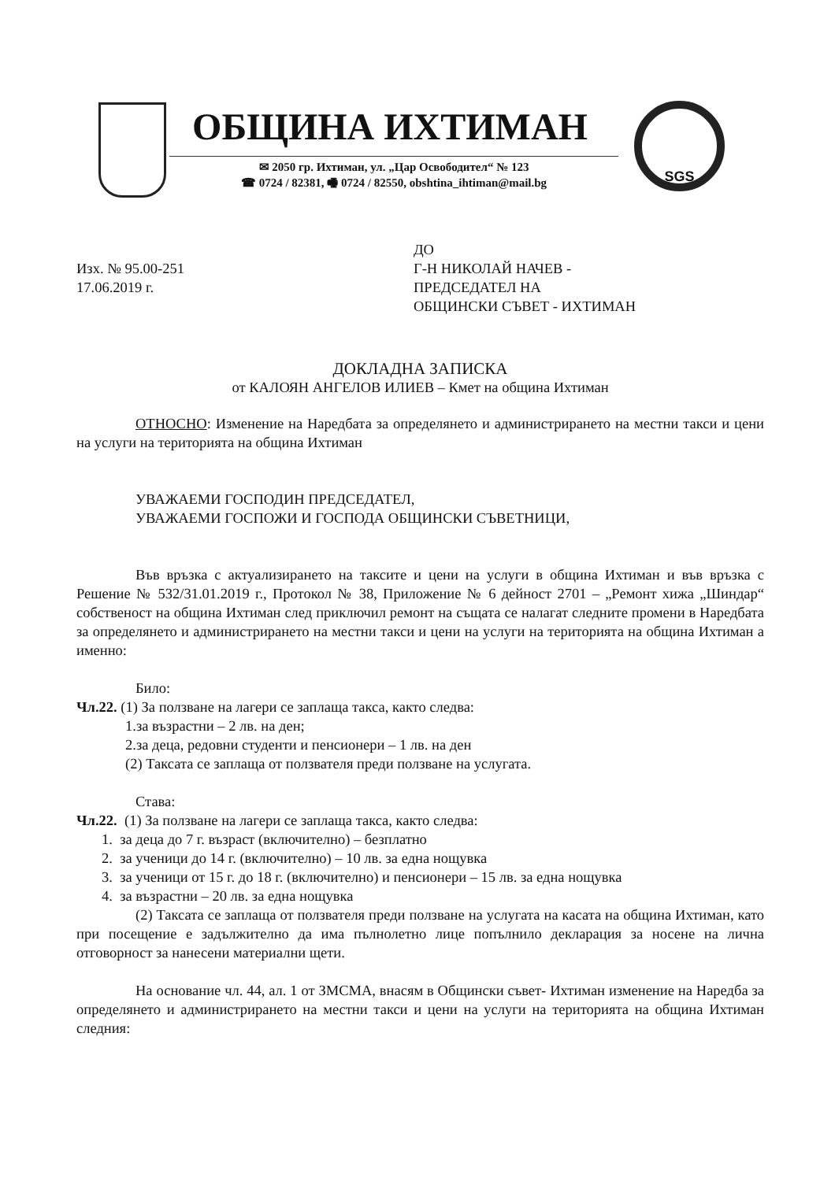ОБЩИНА ИХТИМАН
✉ 2050 гр. Ихтиман, ул. „Цар Освободител“ № 123
☎ 0724 / 82381, 🖷 0724 / 82550, obshtina_ihtiman@mail.bg
SGS
Изх. № 95.00-251
17.06.2019 г.
ДО
Г-Н НИКОЛАЙ НАЧЕВ -
ПРЕДСЕДАТЕЛ НА
ОБЩИНСКИ СЪВЕТ - ИХТИМАН
ДОКЛАДНА ЗАПИСКА
от КАЛОЯН АНГЕЛОВ ИЛИЕВ – Кмет на община Ихтиман
ОТНОСНО: Изменение на Наредбата за определянето и администрирането на местни такси и цени на услуги на територията на община Ихтиман
УВАЖАЕМИ ГОСПОДИН ПРЕДСЕДАТЕЛ,
УВАЖАЕМИ ГОСПОЖИ И ГОСПОДА ОБЩИНСКИ СЪВЕТНИЦИ,
Във връзка с актуализирането на таксите и цени на услуги в община Ихтиман и във връзка с Решение № 532/31.01.2019 г., Протокол № 38, Приложение № 6 дейност 2701 – „Ремонт хижа „Шиндар“ собственост на община Ихтиман след приключил ремонт на същата се налагат следните промени в Наредбата за определянето и администрирането на местни такси и цени на услуги на територията на община Ихтиман а именно:
Било:
Чл.22. (1) За ползване на лагери се заплаща такса, както следва:
1.за възрастни – 2 лв. на ден;
2.за деца, редовни студенти и пенсионери – 1 лв. на ден
(2) Таксата се заплаща от ползвателя преди ползване на услугата.
Става:
Чл.22. (1) За ползване на лагери се заплаща такса, както следва:
1. за деца до 7 г. възраст (включително) – безплатно
2. за ученици до 14 г. (включително) – 10 лв. за една нощувка
3. за ученици от 15 г. до 18 г. (включително) и пенсионери – 15 лв. за една нощувка
4. за възрастни – 20 лв. за една нощувка
(2) Таксата се заплаща от ползвателя преди ползване на услугата на касата на община Ихтиман, като при посещение е задължително да има пълнолетно лице попълнило декларация за носене на лична отговорност за нанесени материални щети.
На основание чл. 44, ал. 1 от ЗМСМА, внасям в Общински съвет- Ихтиман изменение на Наредба за определянето и администрирането на местни такси и цени на услуги на територията на община Ихтиман следния: